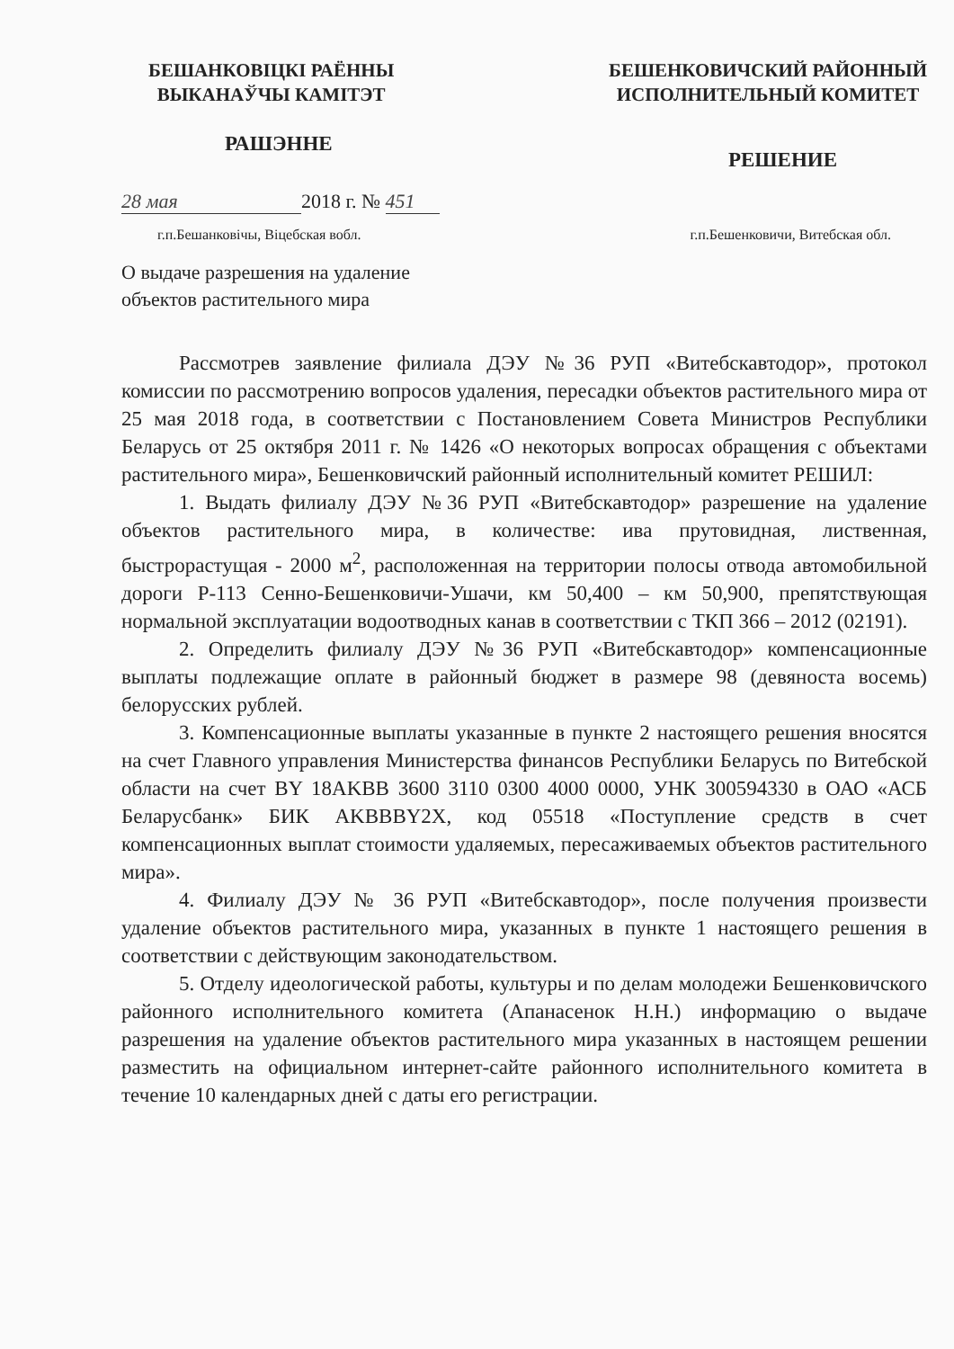БЕШАНКОВІЦКІ РАЁННЫ
ВЫКАНАЎЧЫ КАМІТЭТ
БЕШЕНКОВИЧСКИЙ РАЙОННЫЙ
ИСПОЛНИТЕЛЬНЫЙ КОМИТЕТ
РАШЭННЕ
РЕШЕНИЕ
28 мая 2018 г. № 451
г.п.Бешанковічы, Віцебская вобл.
г.п.Бешенковичи, Витебская обл.
О выдаче разрешения на удаление
объектов растительного мира
Рассмотрев заявление филиала ДЭУ №36 РУП «Витебскавтодор», протокол комиссии по рассмотрению вопросов удаления, пересадки объектов растительного мира от 25 мая 2018 года, в соответствии с Постановлением Совета Министров Республики Беларусь от 25 октября 2011 г. № 1426 «О некоторых вопросах обращения с объектами растительного мира», Бешенковичский районный исполнительный комитет РЕШИЛ:
1. Выдать филиалу ДЭУ №36 РУП «Витебскавтодор» разрешение на удаление объектов растительного мира, в количестве: ива прутовидная, лиственная, быстрорастущая - 2000 м<sup>2</sup>, расположенная на территории полосы отвода автомобильной дороги Р-113 Сенно-Бешенковичи-Ушачи, км 50,400 – км 50,900, препятствующая нормальной эксплуатации водоотводных канав в соответствии с ТКП 366 – 2012 (02191).
2. Определить филиалу ДЭУ №36 РУП «Витебскавтодор» компенсационные выплаты подлежащие оплате в районный бюджет в размере 98 (девяноста восемь) белорусских рублей.
3. Компенсационные выплаты указанные в пункте 2 настоящего решения вносятся на счет Главного управления Министерства финансов Республики Беларусь по Витебской области на счет BY 18AKBB 3600 3110 0300 4000 0000, УНК 300594330 в ОАО «АСБ Беларусбанк» БИК AKBBBY2X, код 05518 «Поступление средств в счет компенсационных выплат стоимости удаляемых, пересаживаемых объектов растительного мира».
4. Филиалу ДЭУ № 36 РУП «Витебскавтодор», после получения произвести удаление объектов растительного мира, указанных в пункте 1 настоящего решения в соответствии с действующим законодательством.
5. Отделу идеологической работы, культуры и по делам молодежи Бешенковичского районного исполнительного комитета (Апанасенок Н.Н.) информацию о выдаче разрешения на удаление объектов растительного мира указанных в настоящем решении разместить на официальном интернет-сайте районного исполнительного комитета в течение 10 календарных дней с даты его регистрации.